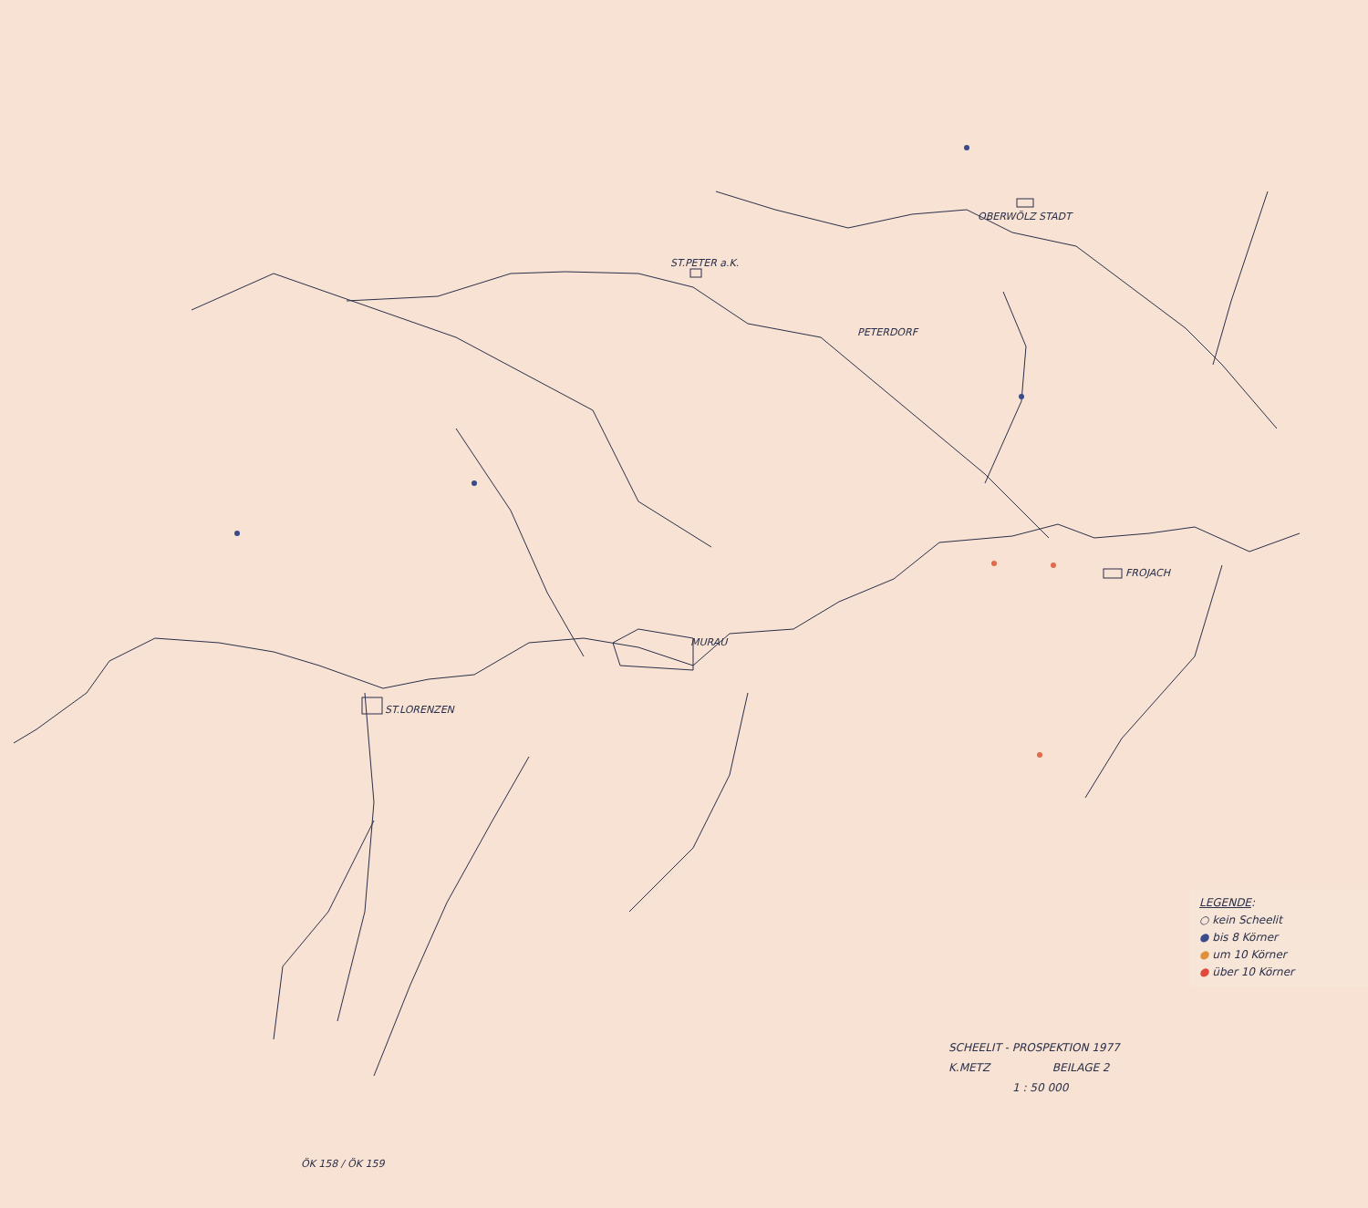OBERWÖLZ STADT
ST.PETER a.K.
PETERDORF
FROJACH
MURAU
ST.LORENZEN
ÖK 158 / ÖK 159
LEGENDE:
○ kein Scheelit
● bis 8 Körner
● um 10 Körner
● über 10 Körner
SCHEELIT - PROSPEKTION 1977
K.METZ BEILAGE 2
1 : 50 000